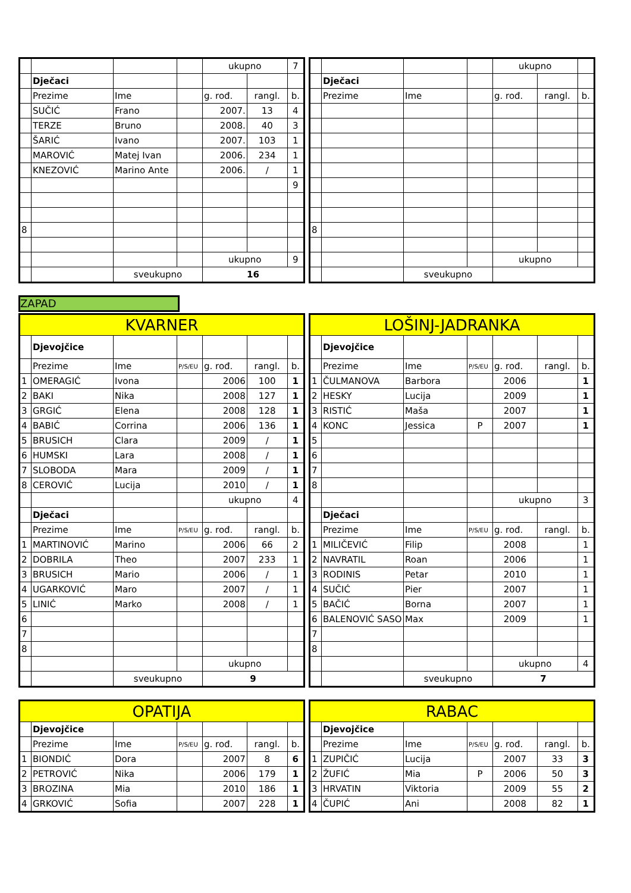| | | | | ukupno | | 7 |
| | Dječaci | | | | | |
| | Prezime | Ime | | g. rođ. | rangl. | b. |
| | SUČIĆ | Frano | | 2007. | 13 | 4 |
| | TERZE | Bruno | | 2008. | 40 | 3 |
| | ŠARIĆ | Ivano | | 2007. | 103 | 1 |
| | MAROVIĆ | Matej Ivan | | 2006. | 234 | 1 |
| | KNEZOVIĆ | Marino Ante | | 2006. | / | 1 |
| | | | | | | 9 |
| 8 | | | | | | |
| | | | | ukupno | | 9 |
| | | sveukupno | | 16 | | |
| | | | | ukupno | | |
| | Dječaci | | | | | |
| | Prezime | Ime | | g. rođ. | rangl. | b. |
| 8 | | | | | | |
| | | | | ukupno | | |
| | | sveukupno | | | | |
ZAPAD
| KVARNER | | | | | | |
| | Djevojčice | | | | | |
| | Prezime | Ime | P/S/EU | g. rođ. | rangl. | b. |
| 1 | OMERAGIĆ | Ivona | | 2006 | 100 | 1 |
| 2 | BAKI | Nika | | 2008 | 127 | 1 |
| 3 | GRGIĆ | Elena | | 2008 | 128 | 1 |
| 4 | BABIĆ | Corrina | | 2006 | 136 | 1 |
| 5 | BRUSICH | Clara | | 2009 | / | 1 |
| 6 | HUMSKI | Lara | | 2008 | / | 1 |
| 7 | SLOBODA | Mara | | 2009 | / | 1 |
| 8 | CEROVIĆ | Lucija | | 2010 | / | 1 |
| | | | | ukupno | | 4 |
| | Dječaci | | | | | |
| | Prezime | Ime | P/S/EU | g. rođ. | rangl. | b. |
| 1 | MARTINOVIĆ | Marino | | 2006 | 66 | 2 |
| 2 | DOBRILA | Theo | | 2007 | 233 | 1 |
| 3 | BRUSICH | Mario | | 2006 | / | 1 |
| 4 | UGARKOVIĆ | Maro | | 2007 | / | 1 |
| 5 | LINIĆ | Marko | | 2008 | / | 1 |
| 6 | | | | | | |
| 7 | | | | | | |
| 8 | | | | | | |
| | | | | ukupno | | |
| | | sveukupno | | 9 | | |
| LOŠINJ-JADRANKA | | | | | | |
| | Djevojčice | | | | | |
| | Prezime | Ime | P/S/EU | g. rođ. | rangl. | b. |
| 1 | ČULMANOVA | Barbora | | 2006 | | 1 |
| 2 | HESKY | Lucija | | 2009 | | 1 |
| 3 | RISTIĆ | Maša | | 2007 | | 1 |
| 4 | KONC | Jessica | P | 2007 | | 1 |
| 5 | | | | | | |
| 6 | | | | | | |
| 7 | | | | | | |
| 8 | | | | | | |
| | | | | ukupno | | 3 |
| | Dječaci | | | | | |
| | Prezime | Ime | P/S/EU | g. rođ. | rangl. | b. |
| 1 | MILIČEVIĆ | Filip | | 2008 | | 1 |
| 2 | NAVRATIL | Roan | | 2006 | | 1 |
| 3 | RODINIS | Petar | | 2010 | | 1 |
| 4 | SUČIĆ | Pier | | 2007 | | 1 |
| 5 | BAČIĆ | Borna | | 2007 | | 1 |
| 6 | BALENOVIĆ SASO | Max | | 2009 | | 1 |
| 7 | | | | | | |
| 8 | | | | | | |
| | | | | ukupno | | 4 |
| | | sveukupno | | 7 | | |
| OPATIJA | | | | | | |
| | Djevojčice | | | | | |
| | Prezime | Ime | P/S/EU | g. rođ. | rangl. | b. |
| 1 | BIONDIĆ | Dora | | 2007 | 8 | 6 |
| 2 | PETROVIĆ | Nika | | 2006 | 179 | 1 |
| 3 | BROZINA | Mia | | 2010 | 186 | 1 |
| 4 | GRKOVIĆ | Sofia | | 2007 | 228 | 1 |
| RABAC | | | | | | |
| | Djevojčice | | | | | |
| | Prezime | Ime | P/S/EU | g. rođ. | rangl. | b. |
| 1 | ZUPIČIĆ | Lucija | | 2007 | 33 | 3 |
| 2 | ŽUFIĆ | Mia | P | 2006 | 50 | 3 |
| 3 | HRVATIN | Viktoria | | 2009 | 55 | 2 |
| 4 | ČUPIĆ | Ani | | 2008 | 82 | 1 |